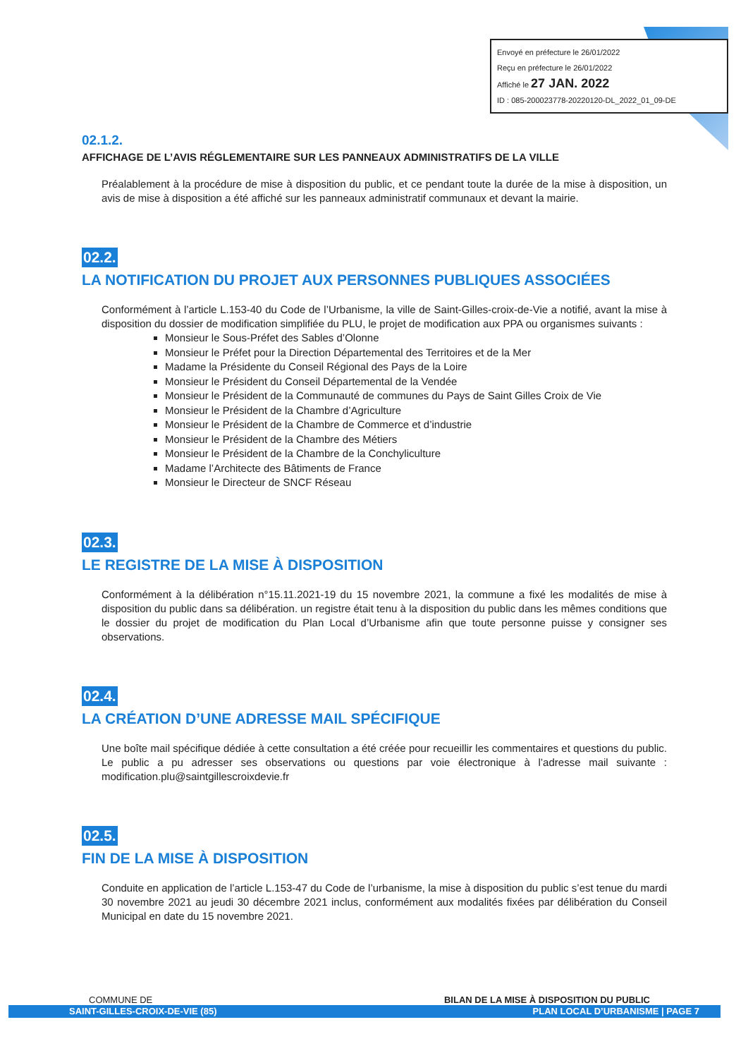Envoyé en préfecture le 26/01/2022
Reçu en préfecture le 26/01/2022
Affiché le 27 JAN. 2022
ID : 085-200023778-20220120-DL_2022_01_09-DE
02.1.2.
AFFICHAGE DE L’AVIS RÉGLEMENTAIRE SUR LES PANNEAUX ADMINISTRATIFS DE LA VILLE
Préalablement à la procédure de mise à disposition du public, et ce pendant toute la durée de la mise à disposition, un avis de mise à disposition a été affiché sur les panneaux administratif communaux et devant la mairie.
02.2.
LA NOTIFICATION DU PROJET AUX PERSONNES PUBLIQUES ASSOCIÉES
Conformément à l’article L.153-40 du Code de l’Urbanisme, la ville de Saint-Gilles-croix-de-Vie a notifié, avant la mise à disposition du dossier de modification simplifiée du PLU, le projet de modification aux PPA ou organismes suivants :
Monsieur le Sous-Préfet des Sables d’Olonne
Monsieur le Préfet pour la Direction Départemental des Territoires et de la Mer
Madame la Présidente du Conseil Régional des Pays de la Loire
Monsieur le Président du Conseil Départemental de la Vendée
Monsieur le Président de la Communauté de communes du Pays de Saint Gilles Croix de Vie
Monsieur le Président de la Chambre d’Agriculture
Monsieur le Président de la Chambre de Commerce et d’industrie
Monsieur le Président de la Chambre des Métiers
Monsieur le Président de la Chambre de la Conchyliculture
Madame l’Architecte des Bâtiments de France
Monsieur le Directeur de SNCF Réseau
02.3.
LE REGISTRE DE LA MISE À DISPOSITION
Conformément à la délibération n°15.11.2021-19 du 15 novembre 2021, la commune a fixé les modalités de mise à disposition du public dans sa délibération. un registre était tenu à la disposition du public dans les mêmes conditions que le dossier du projet de modification du Plan Local d’Urbanisme afin que toute personne puisse y consigner ses observations.
02.4.
LA CRÉATION D’UNE ADRESSE MAIL SPÉCIFIQUE
Une boîte mail spécifique dédiée à cette consultation a été créée pour recueillir les commentaires et questions du public. Le public a pu adresser ses observations ou questions par voie électronique à l’adresse mail suivante : modification.plu@saintgillescroixdevie.fr
02.5.
FIN DE LA MISE À DISPOSITION
Conduite en application de l’article L.153-47 du Code de l’urbanisme, la mise à disposition du public s’est tenue du mardi 30 novembre 2021 au jeudi 30 décembre 2021 inclus, conformément aux modalités fixées par délibération du Conseil Municipal en date du 15 novembre 2021.
COMMUNE DE BILAN DE LA MISE À DISPOSITION DU PUBLIC
SAINT-GILLES-CROIX-DE-VIE (85) PLAN LOCAL D’URBANISME | PAGE 7